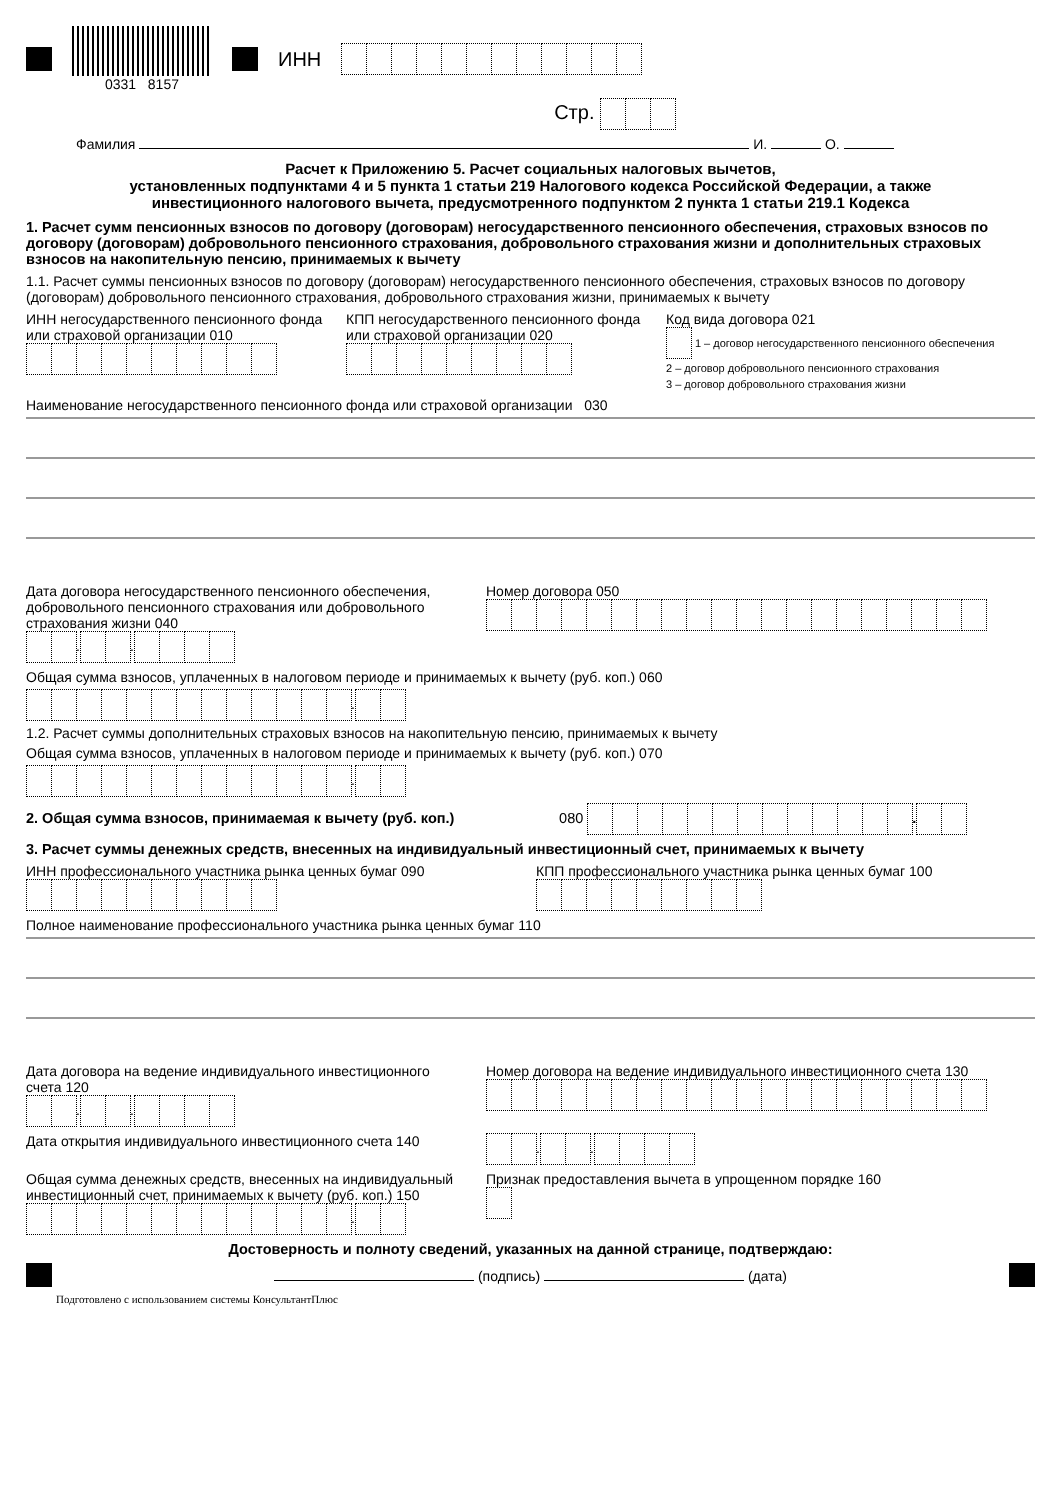0331 8157
ИНН
Стр.
Фамилия И. О.
Расчет к Приложению 5. Расчет социальных налоговых вычетов,
установленных подпунктами 4 и 5 пункта 1 статьи 219 Налогового кодекса Российской Федерации, а также
инвестиционного налогового вычета, предусмотренного подпунктом 2 пункта 1 статьи 219.1 Кодекса
1. Расчет сумм пенсионных взносов по договору (договорам) негосударственного пенсионного обеспечения, страховых взносов по договору (договорам) добровольного пенсионного страхования, добровольного страхования жизни и дополнительных страховых взносов на накопительную пенсию, принимаемых к вычету
1.1. Расчет суммы пенсионных взносов по договору (договорам) негосударственного пенсионного обеспечения, страховых взносов по договору (договорам) добровольного пенсионного страхования, добровольного страхования жизни, принимаемых к вычету
ИНН негосударственного пенсионного фонда или страховой организации 010
КПП негосударственного пенсионного фонда или страховой организации 020
Код вида договора 021
1 – договор негосударственного пенсионного обеспечения
2 – договор добровольного пенсионного страхования
3 – договор добровольного страхования жизни
Наименование негосударственного пенсионного фонда или страховой организации 030
Дата договора негосударственного пенсионного обеспечения, добровольного пенсионного страхования или добровольного страхования жизни 040
. .
Номер договора 050
Общая сумма взносов, уплаченных в налоговом периоде и принимаемых к вычету (руб. коп.) 060
.
1.2. Расчет суммы дополнительных страховых взносов на накопительную пенсию, принимаемых к вычету
Общая сумма взносов, уплаченных в налоговом периоде и принимаемых к вычету (руб. коп.) 070
.
2. Общая сумма взносов, принимаемая к вычету (руб. коп.) 080 .
3. Расчет суммы денежных средств, внесенных на индивидуальный инвестиционный счет, принимаемых к вычету
ИНН профессионального участника рынка ценных бумаг 090
КПП профессионального участника рынка ценных бумаг 100
Полное наименование профессионального участника рынка ценных бумаг 110
Дата договора на ведение индивидуального инвестиционного счета 120
. .
Номер договора на ведение индивидуального инвестиционного счета 130
Дата открытия индивидуального инвестиционного счета 140
. .
Общая сумма денежных средств, внесенных на индивидуальный инвестиционный счет, принимаемых к вычету (руб. коп.) 150
.
Признак предоставления вычета в упрощенном порядке 160
Достоверность и полноту сведений, указанных на данной странице, подтверждаю:
(подпись) (дата)
Подготовлено с использованием системы КонсультантПлюс